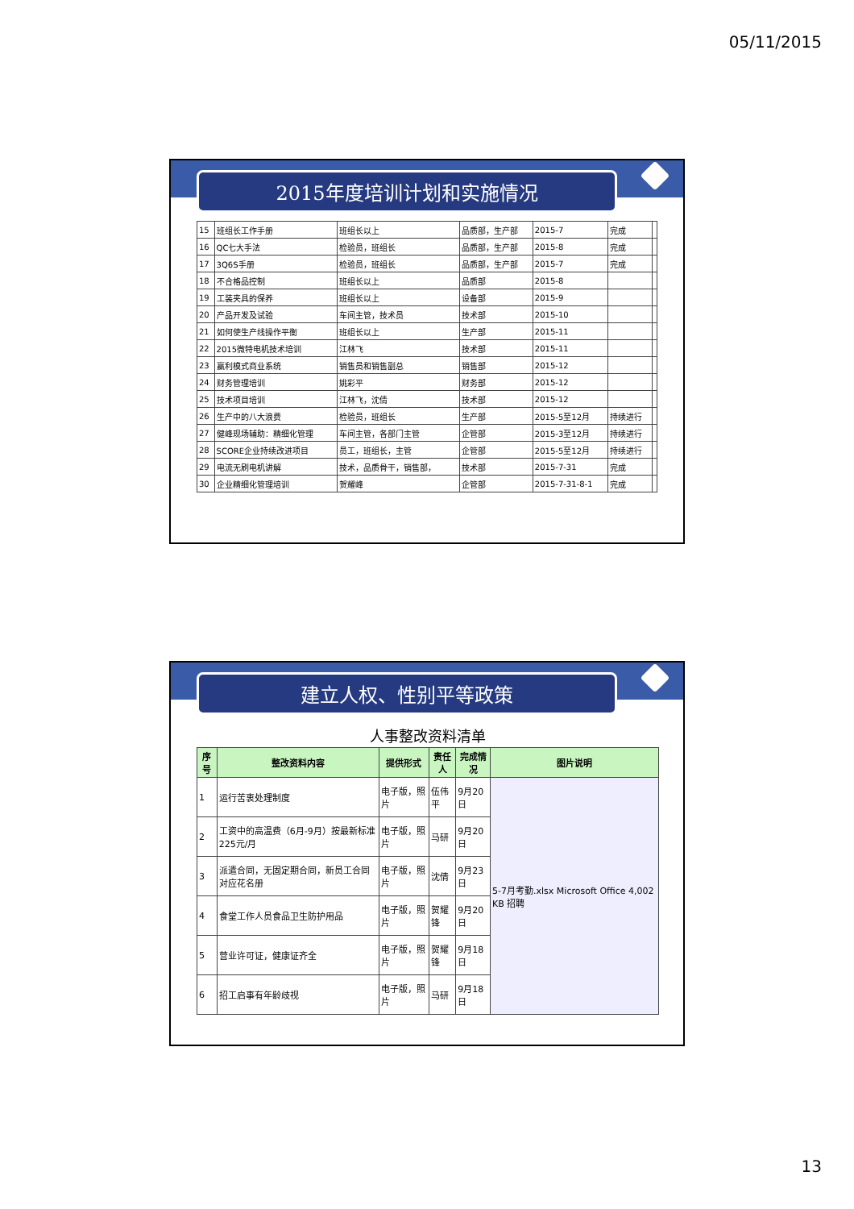05/11/2015
2015年度培训计划和实施情况
| 15 | 班组长工作手册 | 班组长以上 | 品质部，生产部 | 2015-7 | 完成 | |
| 16 | QC七大手法 | 检验员，班组长 | 品质部，生产部 | 2015-8 | 完成 | |
| 17 | 3Q6S手册 | 检验员，班组长 | 品质部，生产部 | 2015-7 | 完成 | |
| 18 | 不合格品控制 | 班组长以上 | 品质部 | 2015-8 | | |
| 19 | 工装夹具的保养 | 班组长以上 | 设备部 | 2015-9 | | |
| 20 | 产品开发及试验 | 车间主管，技术员 | 技术部 | 2015-10 | | |
| 21 | 如何使生产线操作平衡 | 班组长以上 | 生产部 | 2015-11 | | |
| 22 | 2015微特电机技术培训 | 江林飞 | 技术部 | 2015-11 | | |
| 23 | 赢利模式商业系统 | 销售员和销售副总 | 销售部 | 2015-12 | | |
| 24 | 财务管理培训 | 姚彩平 | 财务部 | 2015-12 | | |
| 25 | 技术项目培训 | 江林飞，沈倩 | 技术部 | 2015-12 | | |
| 26 | 生产中的八大浪费 | 检验员，班组长 | 生产部 | 2015-5至12月 | 持续进行 | |
| 27 | 健峰现场辅助：精细化管理 | 车间主管，各部门主管 | 企管部 | 2015-3至12月 | 持续进行 | |
| 28 | SCORE企业持续改进项目 | 员工，班组长，主管 | 企管部 | 2015-5至12月 | 持续进行 | |
| 29 | 电流无刷电机讲解 | 技术，品质骨干，销售部， | 技术部 | 2015-7-31 | 完成 | |
| 30 | 企业精细化管理培训 | 贺耀峰 | 企管部 | 2015-7-31-8-1 | 完成 | |
建立人权、性别平等政策
| 人事整改资料清单 | | | | | |
| 序号 | 整改资料内容 | 提供形式 | 责任人 | 完成情况 | 图片说明 |
| 1 | 运行苦衷处理制度 | 电子版，照片 | 伍伟平 | 9月20日 | 5-7月考勤.xlsx Microsoft Office 4,002 KB 招聘 |
| 2 | 工资中的高温费（6月-9月）按最新标准225元/月 | 电子版，照片 | 马研 | 9月20日 | |
| 3 | 派遣合同，无固定期合同，新员工合同对应花名册 | 电子版，照片 | 沈倩 | 9月23日 | |
| 4 | 食堂工作人员食品卫生防护用品 | 电子版，照片 | 贺耀锋 | 9月20日 | |
| 5 | 营业许可证，健康证齐全 | 电子版，照片 | 贺耀锋 | 9月18日 | |
| 6 | 招工启事有年龄歧视 | 电子版，照片 | 马研 | 9月18日 | |
13